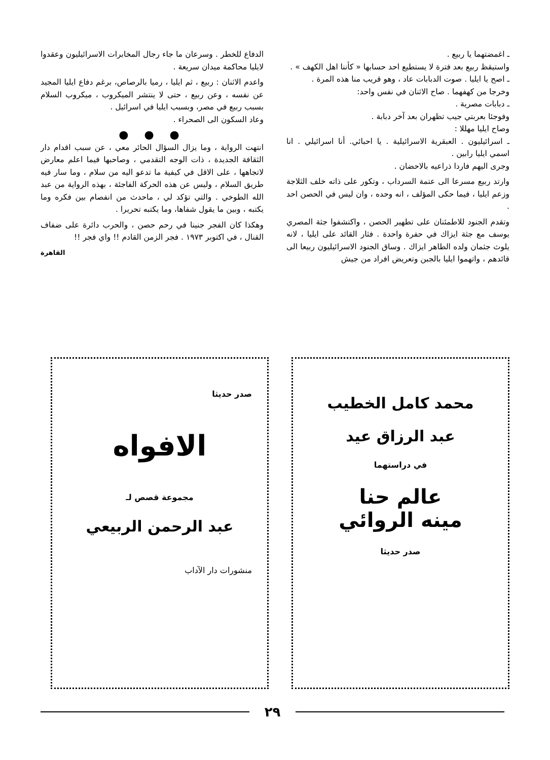ـ اغمضتهما يا ربيع .
واستيقظ ربيع بعد فترة لا يستطيع احد حسابها « كأننا اهل الكهف » .
ـ اصح يا ايليا . صوت الدبابات عاد ، وهو قريب منا هذه المرة .
وخرجا من كهفهما . صاح الاثنان في نفس واحد:
ـ دبابات مصرية .
وفوجئا بعربتي جيب تظهران بعد آخر دبابة .
وصاح ايليا مهللا :
ـ اسرائيليون . العبقرية الاسرائيلية . يا احبائي. أنا اسرائيلي . انا اسمي ايليا رابين .
وجرى اليهم فاردا ذراعيه بالاحضان .
وارتد ربيع مسرعا الى عتمة السرداب ، وتكور على ذاته خلف الثلاجة وزعم ايليا ، فيما حكى المؤلف ، انه وحده ، وان ليس في الحصن احد .
وتقدم الجنود للاطمئنان على تطهير الحصن ، واكتشفوا جثة المصري يوسف مع جثة ايزاك في حفرة واحدة . فثار القائد على ايليا ، لانه يلوث جثمان ولده الطاهر ايزاك . وساق الجنود الاسرائيليون ربيعا الى قائدهم ، واتهموا ايليا بالجبن وتعريض افراد من جيش
الدفاع للخطر . وسرعان ما جاء رجال المخابرات الاسرائيليون وعقدوا لايليا محاكمة ميدان سريعة .
واعدم الاثنان : ربيع ، ثم ايليا ، رميا بالرصاص، برغم دفاع ايليا المجيد عن نفسه ، وعن ربيع ، حتى لا ينتشر الميكروب ، ميكروب السلام بسبب ربيع في مصر، وبسبب ايليا في اسرائيل .
وعاد السكون الى الصحراء .
● ● ●
انتهت الرواية ، وما يزال السؤال الحائر معي ، عن سبب اقدام دار الثقافة الجديدة ، ذات الوجه التقدمي ، وصاحبها فيما اعلم معارض لاتجاهها ، على الاقل في كيفية ما تدعو اليه من سلام ، وما سار فيه طريق السلام ، وليس عن هذه الحركة الفاجئة ، بهذه الرواية من عبد الله الطوخي . والتي تؤكد لي ، ماحدث من انفصام بين فكره وما يكتبه ، وبين ما يقول شفاها، وما يكتبه تحريرا .
وهكذا كان الفجر جنينا في رحم حصن ، والحرب دائرة على ضفاف القنال ، في اكتوبر ١٩٧٣ . فجر الزمن القادم !! واي فجر !!
القاهرة
محمد كامل الخطيب
عبد الرزاق عيد
في دراستهما
عالم حنا
مينه الروائي
صدر حديثا
صدر حديثا
الافواه
مجموعة قصص لـ
عبد الرحمن الربيعي
منشورات دار الآداب
٢٩